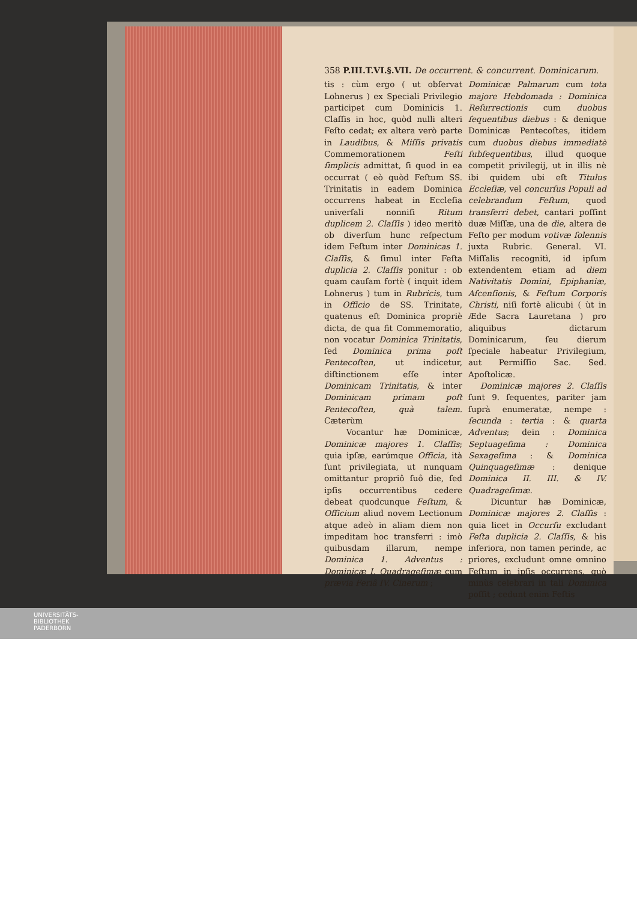358 P.III.T.VI.§.VII. De occurrent. & concurrent. Dominicarum.
tis : cùm ergo ( ut obſervat Lohnerus ) ex Speciali Privilegio participet cum Dominicis 1. Claſſis in hoc, quòd nulli alteri Feſto cedat; ex altera verò parte in Laudibus, & Miſſis privatis Commemorationem Feſti ſimplicis admittat, ſi quod in ea occurrat ( eò quòd Feſtum SS. Trinitatis in eadem Dominica occurrens habeat in Eccleſia univerſali nonniſi Ritum duplicem 2. Claſſis ) ideo meritò ob diverſum hunc reſpectum idem Feſtum inter Dominicas 1. Claſſis, & ſimul inter Feſta duplicia 2. Claſſis ponitur : ob quam cauſam fortè ( inquit idem Lohnerus ) tum in Rubricis, tum in Officio de SS. Trinitate, quatenus eſt Dominica propriè dicta, de qua fit Commemoratio, non vocatur Dominica Trinitatis, ſed Dominica prima poſt Pentecoſten, ut indicetur, diſtinctionem eſſe inter Dominicam Trinitatis, & inter Dominicam primam poſt Pentecoſten, quà talem. Cæterùm
Vocantur hæ Dominicæ, Dominicæ majores 1. Claſſis; quia ipſæ, earúmque Officia, ità ſunt privilegiata, ut nunquam omittantur propriô ſuô die, ſed ipſis occurrentibus cedere debeat quodcunque Feſtum, & Officium aliud novem Lectionum atque adeò in aliam diem non impeditam hoc transferri : imò quibusdam illarum, nempe Dominica 1. Adventus : Dominicæ I. Quadrageſimæ cum prævia Feriâ IV. Cinerum ;
Dominicæ Palmarum cum tota majore Hebdomada : Dominica Reſurrectionis cum duobus ſequentibus diebus : & denique Dominicæ Pentecoſtes, itidem cum duobus diebus immediatè ſubſequentibus, illud quoque competit privilegij, ut in illis nè ibi quidem ubi eſt Titulus Eccleſiæ, vel concurſus Populi ad celebrandum Feſtum, quod transferri debet, cantari poſſint duæ Miſſæ, una de die, altera de Feſto per modum votivæ ſolennis juxta Rubric. General. VI. Miſſalis recognitì, id ipſum extendentem etiam ad diem Nativitatis Domini, Epiphaniæ, Aſcenſionis, & Feſtum Corporis Christi, niſi fortè alicubi ( ùt in Æde Sacra Lauretana ) pro aliquibus dictarum Dominicarum, ſeu dierum ſpeciale habeatur Privilegium, aut Permiſſio Sac. Sed. Apoſtolicæ.
Dominicæ majores 2. Claſſis ſunt 9. ſequentes, pariter jam ſuprà enumeratæ, nempe : ſecunda : tertia : & quarta Adventus; dein : Dominica Septuageſima : Dominica Sexageſima : & Dominica Quinquageſimæ : denique Dominica II. III. & IV. Quadrageſimæ.
Dicuntur hæ Dominicæ, Dominicæ majores 2. Claſſis : quia licet in Occurſu excludant Feſta duplicia 2. Claſſis, & his inferiora, non tamen perinde, ac priores, excludunt omne omnino Feſtum in ipſis occurrens, quò minùs celebrari in tali Dominica poſſit ; cedunt enim Feſtis
UNIVERSITÄTS-
BIBLIOTHEK
PADERBORN